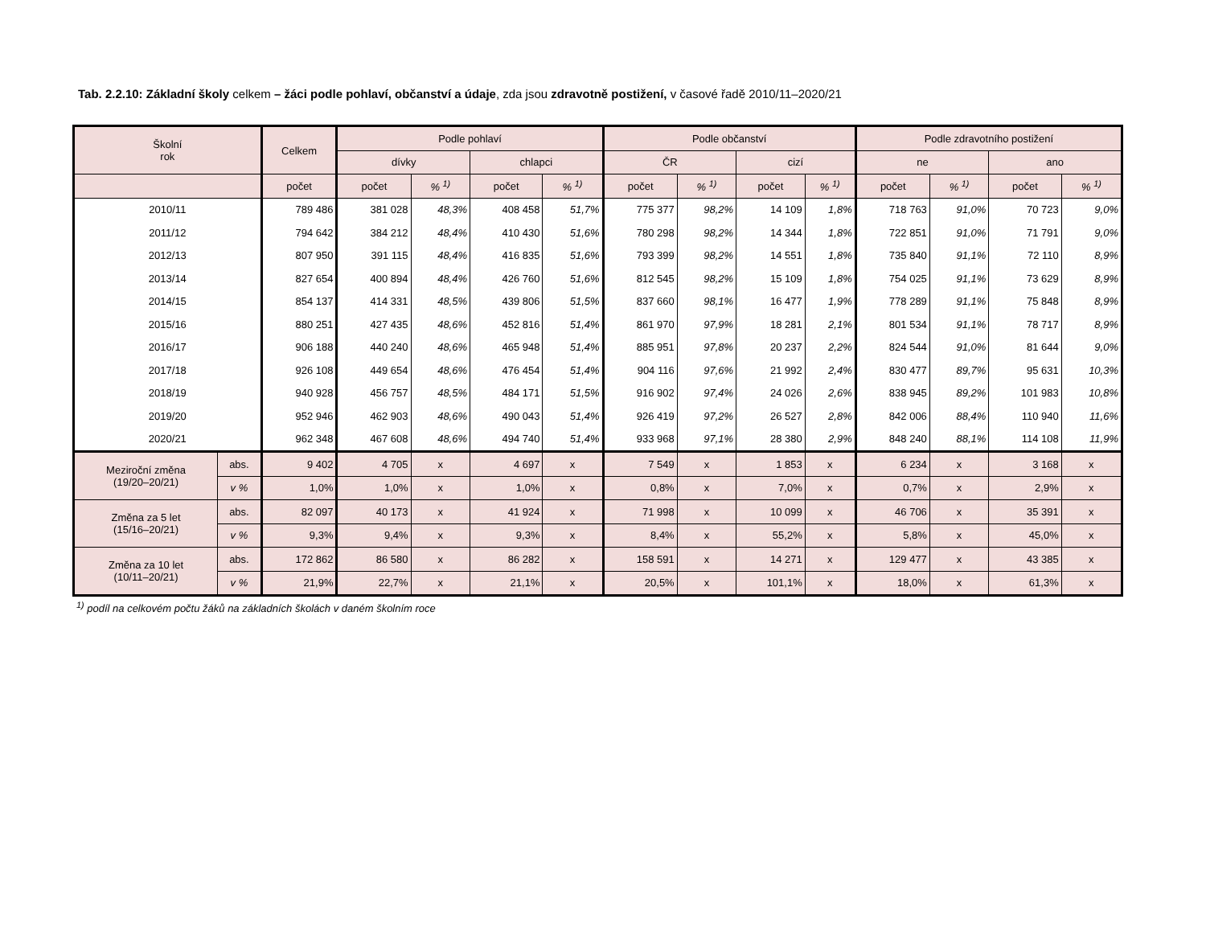Tab. 2.2.10: Základní školy celkem – žáci podle pohlaví, občanství a údaje, zda jsou zdravotně postižení, v časové řadě 2010/11–2020/21
| Školní rok | | Celkem | Podle pohlaví | | | | Podle občanství | | | | Podle zdravotního postižení | | | |
| --- | --- | --- | --- | --- | --- | --- | --- | --- | --- | --- | --- | --- | --- | --- |
| | | | dívky | | chlapci | | ČR | | cizí | | ne | | ano | |
| | | počet | počet | % <sup>1)</sup> | počet | % <sup>1)</sup> | počet | % <sup>1)</sup> | počet | % <sup>1)</sup> | počet | % <sup>1)</sup> | počet | % <sup>1)</sup> |
| 2010/11 | | 789 486 | 381 028 | 48,3% | 408 458 | 51,7% | 775 377 | 98,2% | 14 109 | 1,8% | 718 763 | 91,0% | 70 723 | 9,0% |
| 2011/12 | | 794 642 | 384 212 | 48,4% | 410 430 | 51,6% | 780 298 | 98,2% | 14 344 | 1,8% | 722 851 | 91,0% | 71 791 | 9,0% |
| 2012/13 | | 807 950 | 391 115 | 48,4% | 416 835 | 51,6% | 793 399 | 98,2% | 14 551 | 1,8% | 735 840 | 91,1% | 72 110 | 8,9% |
| 2013/14 | | 827 654 | 400 894 | 48,4% | 426 760 | 51,6% | 812 545 | 98,2% | 15 109 | 1,8% | 754 025 | 91,1% | 73 629 | 8,9% |
| 2014/15 | | 854 137 | 414 331 | 48,5% | 439 806 | 51,5% | 837 660 | 98,1% | 16 477 | 1,9% | 778 289 | 91,1% | 75 848 | 8,9% |
| 2015/16 | | 880 251 | 427 435 | 48,6% | 452 816 | 51,4% | 861 970 | 97,9% | 18 281 | 2,1% | 801 534 | 91,1% | 78 717 | 8,9% |
| 2016/17 | | 906 188 | 440 240 | 48,6% | 465 948 | 51,4% | 885 951 | 97,8% | 20 237 | 2,2% | 824 544 | 91,0% | 81 644 | 9,0% |
| 2017/18 | | 926 108 | 449 654 | 48,6% | 476 454 | 51,4% | 904 116 | 97,6% | 21 992 | 2,4% | 830 477 | 89,7% | 95 631 | 10,3% |
| 2018/19 | | 940 928 | 456 757 | 48,5% | 484 171 | 51,5% | 916 902 | 97,4% | 24 026 | 2,6% | 838 945 | 89,2% | 101 983 | 10,8% |
| 2019/20 | | 952 946 | 462 903 | 48,6% | 490 043 | 51,4% | 926 419 | 97,2% | 26 527 | 2,8% | 842 006 | 88,4% | 110 940 | 11,6% |
| 2020/21 | | 962 348 | 467 608 | 48,6% | 494 740 | 51,4% | 933 968 | 97,1% | 28 380 | 2,9% | 848 240 | 88,1% | 114 108 | 11,9% |
| Meziroční změna (19/20–20/21) | abs. | 9 402 | 4 705 | x | 4 697 | x | 7 549 | x | 1 853 | x | 6 234 | x | 3 168 | x |
| | v % | 1,0% | 1,0% | x | 1,0% | x | 0,8% | x | 7,0% | x | 0,7% | x | 2,9% | x |
| Změna za 5 let (15/16–20/21) | abs. | 82 097 | 40 173 | x | 41 924 | x | 71 998 | x | 10 099 | x | 46 706 | x | 35 391 | x |
| | v % | 9,3% | 9,4% | x | 9,3% | x | 8,4% | x | 55,2% | x | 5,8% | x | 45,0% | x |
| Změna za 10 let (10/11–20/21) | abs. | 172 862 | 86 580 | x | 86 282 | x | 158 591 | x | 14 271 | x | 129 477 | x | 43 385 | x |
| | v % | 21,9% | 22,7% | x | 21,1% | x | 20,5% | x | 101,1% | x | 18,0% | x | 61,3% | x |
<sup>1)</sup> podíl na celkovém počtu žáků na základních školách v daném školním roce